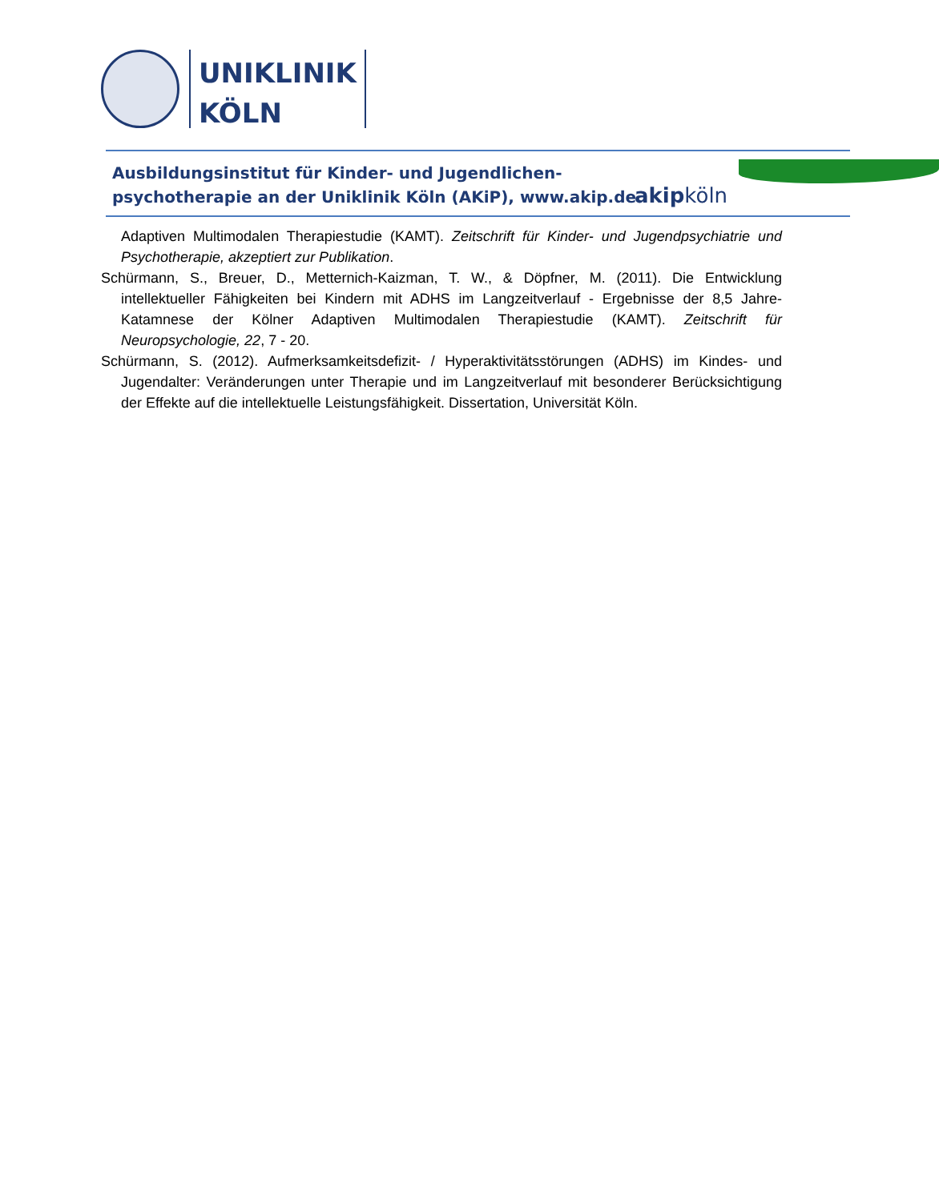UNIKLINIK
KÖLN
Ausbildungsinstitut für Kinder- und Jugendlichen-
psychotherapie an der Uniklinik Köln (AKiP), www.akip.de
akipköln
Adaptiven Multimodalen Therapiestudie (KAMT). Zeitschrift für Kinder- und Jugendpsychiatrie und Psychotherapie, akzeptiert zur Publikation.
Schürmann, S., Breuer, D., Metternich-Kaizman, T. W., & Döpfner, M. (2011). Die Entwicklung intellektueller Fähigkeiten bei Kindern mit ADHS im Langzeitverlauf - Ergebnisse der 8,5 Jahre-Katamnese der Kölner Adaptiven Multimodalen Therapiestudie (KAMT). Zeitschrift für Neuropsychologie, 22, 7 - 20.
Schürmann, S. (2012). Aufmerksamkeitsdefizit- / Hyperaktivitätsstörungen (ADHS) im Kindes- und Jugendalter: Veränderungen unter Therapie und im Langzeitverlauf mit besonderer Berücksichtigung der Effekte auf die intellektuelle Leistungsfähigkeit. Dissertation, Universität Köln.